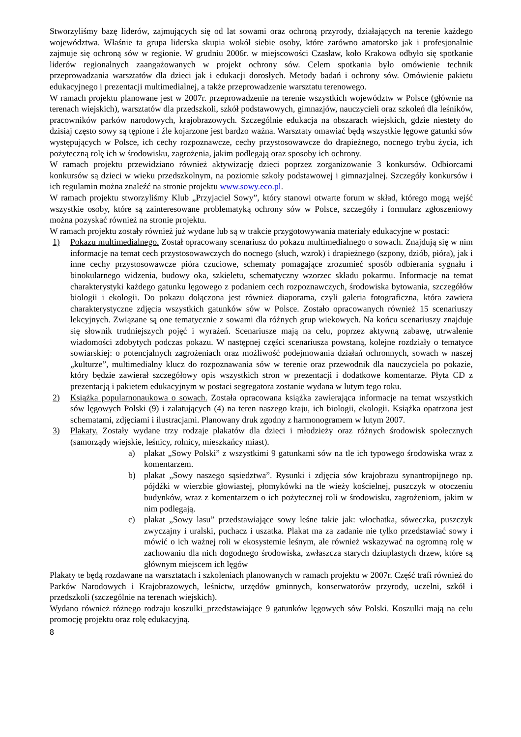Stworzyliśmy bazę liderów, zajmujących się od lat sowami oraz ochroną przyrody, działających na terenie każdego województwa. Właśnie ta grupa liderska skupia wokół siebie osoby, które zarówno amatorsko jak i profesjonalnie zajmuje się ochroną sów w regionie. W grudniu 2006r. w miejscowości Czasław, koło Krakowa odbyło się spotkanie liderów regionalnych zaangażowanych w projekt ochrony sów. Celem spotkania było omówienie technik przeprowadzania warsztatów dla dzieci jak i edukacji dorosłych. Metody badań i ochrony sów. Omówienie pakietu edukacyjnego i prezentacji multimedialnej, a także przeprowadzenie warsztatu terenowego.
W ramach projektu planowane jest w 2007r. przeprowadzenie na terenie wszystkich województw w Polsce (głównie na terenach wiejskich), warsztatów dla przedszkoli, szkół podstawowych, gimnazjów, nauczycieli oraz szkoleń dla leśników, pracowników parków narodowych, krajobrazowych. Szczególnie edukacja na obszarach wiejskich, gdzie niestety do dzisiaj często sowy są tępione i źle kojarzone jest bardzo ważna. Warsztaty omawiać będą wszystkie lęgowe gatunki sów występujących w Polsce, ich cechy rozpoznawcze, cechy przystosowawcze do drapieżnego, nocnego trybu życia, ich pożyteczną rolę ich w środowisku, zagrożenia, jakim podlegają oraz sposoby ich ochrony.
W ramach projektu przewidziano również aktywizację dzieci poprzez zorganizowanie 3 konkursów. Odbiorcami konkursów są dzieci w wieku przedszkolnym, na poziomie szkoły podstawowej i gimnazjalnej. Szczegóły konkursów i ich regulamin można znaleźć na stronie projektu www.sowy.eco.pl.
W ramach projektu stworzyliśmy Klub „Przyjaciel Sowy”, który stanowi otwarte forum w skład, którego mogą wejść wszystkie osoby, które są zainteresowane problematyką ochrony sów w Polsce, szczegóły i formularz zgłoszeniowy można pozyskać również na stronie projektu.
W ramach projektu zostały również już wydane lub są w trakcie przygotowywania materiały edukacyjne w postaci:
1) Pokazu multimedialnego. Został opracowany scenariusz do pokazu multimedialnego o sowach. Znajdują się w nim informacje na temat cech przystosowawczych do nocnego (słuch, wzrok) i drapieżnego (szpony, dziób, pióra), jak i inne cechy przystosowawcze pióra czuciowe, schematy pomagające zrozumieć sposób odbierania sygnału i binokularnego widzenia, budowy oka, szkieletu, schematyczny wzorzec składu pokarmu. Informacje na temat charakterystyki każdego gatunku lęgowego z podaniem cech rozpoznawczych, środowiska bytowania, szczegółów biologii i ekologii. Do pokazu dołączona jest również diaporama, czyli galeria fotograficzna, która zawiera charakterystyczne zdjęcia wszystkich gatunków sów w Polsce. Zostało opracowanych również 15 scenariuszy lekcyjnych. Związane są one tematycznie z sowami dla różnych grup wiekowych. Na końcu scenariuszy znajduje się słownik trudniejszych pojęć i wyrażeń. Scenariusze mają na celu, poprzez aktywną zabawę, utrwalenie wiadomości zdobytych podczas pokazu. W następnej części scenariusza powstaną, kolejne rozdziały o tematyce sowiarskiej: o potencjalnych zagrożeniach oraz możliwość podejmowania działań ochronnych, sowach w naszej „kulturze”, multimedialny klucz do rozpoznawania sów w terenie oraz przewodnik dla nauczyciela po pokazie, który będzie zawierał szczegółowy opis wszystkich stron w prezentacji i dodatkowe komentarze. Płyta CD z prezentacją i pakietem edukacyjnym w postaci segregatora zostanie wydana w lutym tego roku.
2) Książka popularnonaukowa o sowach. Została opracowana książka zawierająca informacje na temat wszystkich sów lęgowych Polski (9) i zalatujących (4) na teren naszego kraju, ich biologii, ekologii. Książka opatrzona jest schematami, zdjęciami i ilustracjami. Planowany druk zgodny z harmonogramem w lutym 2007.
3) Plakaty. Zostały wydane trzy rodzaje plakatów dla dzieci i młodzieży oraz różnych środowisk społecznych (samorządy wiejskie, leśnicy, rolnicy, mieszkańcy miast).
a) plakat „Sowy Polski” z wszystkimi 9 gatunkami sów na tle ich typowego środowiska wraz z komentarzem.
b) plakat „Sowy naszego sąsiedztwa”. Rysunki i zdjęcia sów krajobrazu synantropijnego np. pójdźki w wierzbie głowiastej, płomykówki na tle wieży kościelnej, puszczyk w otoczeniu budynków, wraz z komentarzem o ich pożytecznej roli w środowisku, zagrożeniom, jakim w nim podlegają.
c) plakat „Sowy lasu” przedstawiające sowy leśne takie jak: włochatka, sóweczka, puszczyk zwyczajny i uralski, puchacz i uszatka. Plakat ma za zadanie nie tylko przedstawiać sowy i mówić o ich ważnej roli w ekosystemie leśnym, ale również wskazywać na ogromną rolę w zachowaniu dla nich dogodnego środowiska, zwłaszcza starych dziuplastych drzew, które są głównym miejscem ich lęgów
Plakaty te będą rozdawane na warsztatach i szkoleniach planowanych w ramach projektu w 2007r. Część trafi również do Parków Narodowych i Krajobrazowych, leśnictw, urzędów gminnych, konserwatorów przyrody, uczelni, szkół i przedszkoli (szczególnie na terenach wiejskich).
Wydano również różnego rodzaju koszulki_przedstawiające 9 gatunków lęgowych sów Polski. Koszulki mają na celu promocję projektu oraz rolę edukacyjną.
8